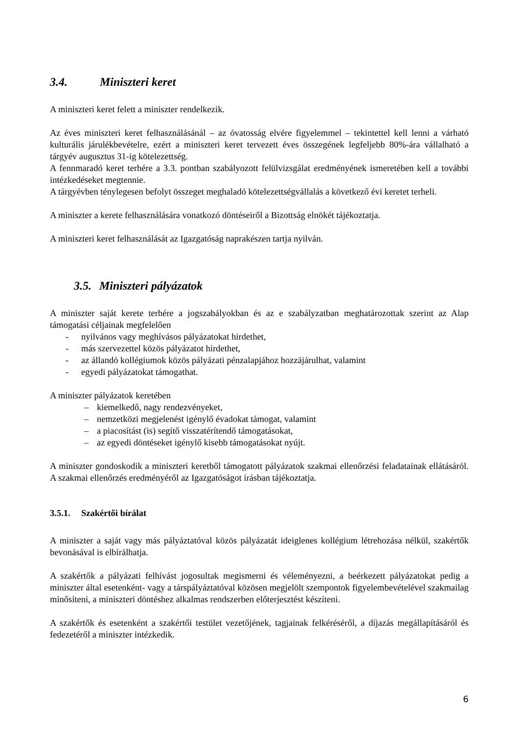3.4. Miniszteri keret
A miniszteri keret felett a miniszter rendelkezik.
Az éves miniszteri keret felhasználásánál – az óvatosság elvére figyelemmel – tekintettel kell lenni a várható kulturális járulékbevételre, ezért a miniszteri keret tervezett éves összegének legfeljebb 80%-ára vállalható a tárgyév augusztus 31-ig kötelezettség.
A fennmaradó keret terhére a 3.3. pontban szabályozott felülvizsgálat eredményének ismeretében kell a további intézkedéseket megtennie.
A tárgyévben ténylegesen befolyt összeget meghaladó kötelezettségvállalás a következő évi keretet terheli.
A miniszter a kerete felhasználására vonatkozó döntéseiről a Bizottság elnökét tájékoztatja.
A miniszteri keret felhasználását az Igazgatóság naprakészen tartja nyilván.
3.5. Miniszteri pályázatok
A miniszter saját kerete terhére a jogszabályokban és az e szabályzatban meghatározottak szerint az Alap támogatási céljainak megfelelően
- nyilvános vagy meghívásos pályázatokat hirdethet,
- más szervezettel közös pályázatot hirdethet,
- az állandó kollégiumok közös pályázati pénzalapjához hozzájárulhat, valamint
- egyedi pályázatokat támogathat.
A miniszter pályázatok keretében
– kiemelkedő, nagy rendezvényeket,
– nemzetközi megjelenést igénylő évadokat támogat, valamint
– a piacosítást (is) segítő visszatérítendő támogatásokat,
– az egyedi döntéseket igénylő kisebb támogatásokat nyújt.
A miniszter gondoskodik a miniszteri keretből támogatott pályázatok szakmai ellenőrzési feladatainak ellátásáról. A szakmai ellenőrzés eredményéről az Igazgatóságot írásban tájékoztatja.
3.5.1. Szakértői bírálat
A miniszter a saját vagy más pályáztatóval közös pályázatát ideiglenes kollégium létrehozása nélkül, szakértők bevonásával is elbírálhatja.
A szakértők a pályázati felhívást jogosultak megismerni és véleményezni, a beérkezett pályázatokat pedig a miniszter által esetenként- vagy a társpályáztatóval közösen megjelölt szempontok figyelembevételével szakmailag minősíteni, a miniszteri döntéshez alkalmas rendszerben előterjesztést készíteni.
A szakértők és esetenként a szakértői testület vezetőjének, tagjainak felkéréséről, a díjazás megállapításáról és fedezetéről a miniszter intézkedik.
6